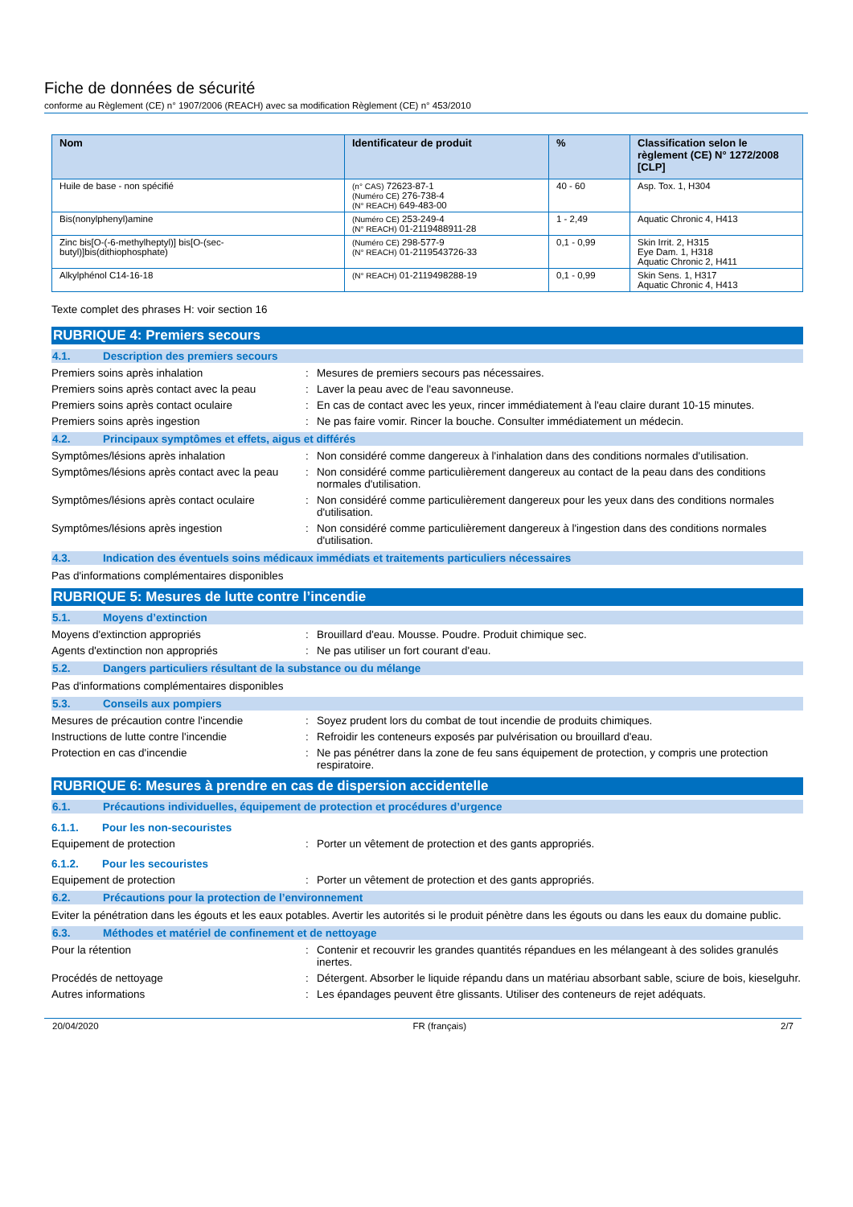Fiche de données de sécurité
conforme au Règlement (CE) n° 1907/2006 (REACH) avec sa modification Règlement (CE) n° 453/2010
| Nom | Identificateur de produit | % | Classification selon le règlement (CE) N° 1272/2008 [CLP] |
| --- | --- | --- | --- |
| Huile de base - non spécifié | (n° CAS) 72623-87-1 (Numéro CE) 276-738-4 (N° REACH) 649-483-00 | 40 - 60 | Asp. Tox. 1, H304 |
| Bis(nonylphenyl)amine | (Numéro CE) 253-249-4 (N° REACH) 01-2119488911-28 | 1 - 2,49 | Aquatic Chronic 4, H413 |
| Zinc bis[O-(-6-methylheptyl)] bis[O-(sec- butyl)]bis(dithiophosphate) | (Numéro CE) 298-577-9 (N° REACH) 01-2119543726-33 | 0,1 - 0,99 | Skin Irrit. 2, H315 Eye Dam. 1, H318 Aquatic Chronic 2, H411 |
| Alkylphénol C14-16-18 | (N° REACH) 01-2119498288-19 | 0,1 - 0,99 | Skin Sens. 1, H317 Aquatic Chronic 4, H413 |
Texte complet des phrases H: voir section 16
RUBRIQUE 4: Premiers secours
4.1. Description des premiers secours
Premiers soins après inhalation: Mesures de premiers secours pas nécessaires.
Premiers soins après contact avec la peau: Laver la peau avec de l'eau savonneuse.
Premiers soins après contact oculaire: En cas de contact avec les yeux, rincer immédiatement à l'eau claire durant 10-15 minutes.
Premiers soins après ingestion: Ne pas faire vomir. Rincer la bouche. Consulter immédiatement un médecin.
4.2. Principaux symptômes et effets, aigus et différés
Symptômes/lésions après inhalation: Non considéré comme dangereux à l'inhalation dans des conditions normales d'utilisation.
Symptômes/lésions après contact avec la peau: Non considéré comme particulièrement dangereux au contact de la peau dans des conditions normales d'utilisation.
Symptômes/lésions après contact oculaire: Non considéré comme particulièrement dangereux pour les yeux dans des conditions normales d'utilisation.
Symptômes/lésions après ingestion: Non considéré comme particulièrement dangereux à l'ingestion dans des conditions normales d'utilisation.
4.3. Indication des éventuels soins médicaux immédiats et traitements particuliers nécessaires
Pas d'informations complémentaires disponibles
RUBRIQUE 5: Mesures de lutte contre l’incendie
5.1. Moyens d’extinction
Moyens d'extinction appropriés: Brouillard d'eau. Mousse. Poudre. Produit chimique sec.
Agents d'extinction non appropriés: Ne pas utiliser un fort courant d'eau.
5.2. Dangers particuliers résultant de la substance ou du mélange
Pas d'informations complémentaires disponibles
5.3. Conseils aux pompiers
Mesures de précaution contre l'incendie: Soyez prudent lors du combat de tout incendie de produits chimiques.
Instructions de lutte contre l'incendie: Refroidir les conteneurs exposés par pulvérisation ou brouillard d'eau.
Protection en cas d'incendie: Ne pas pénétrer dans la zone de feu sans équipement de protection, y compris une protection respiratoire.
RUBRIQUE 6: Mesures à prendre en cas de dispersion accidentelle
6.1. Précautions individuelles, équipement de protection et procédures d’urgence
6.1.1. Pour les non-secouristes
Equipement de protection: Porter un vêtement de protection et des gants appropriés.
6.1.2. Pour les secouristes
Equipement de protection: Porter un vêtement de protection et des gants appropriés.
6.2. Précautions pour la protection de l’environnement
Eviter la pénétration dans les égouts et les eaux potables. Avertir les autorités si le produit pénètre dans les égouts ou dans les eaux du domaine public.
6.3. Méthodes et matériel de confinement et de nettoyage
Pour la rétention: Contenir et recouvrir les grandes quantités répandues en les mélangeant à des solides granulés inertes.
Procédés de nettoyage: Détergent. Absorber le liquide répandu dans un matériau absorbant sable, sciure de bois, kieselguhr.
Autres informations: Les épandages peuvent être glissants. Utiliser des conteneurs de rejet adéquats.
20/04/2020 FR (français) 2/7